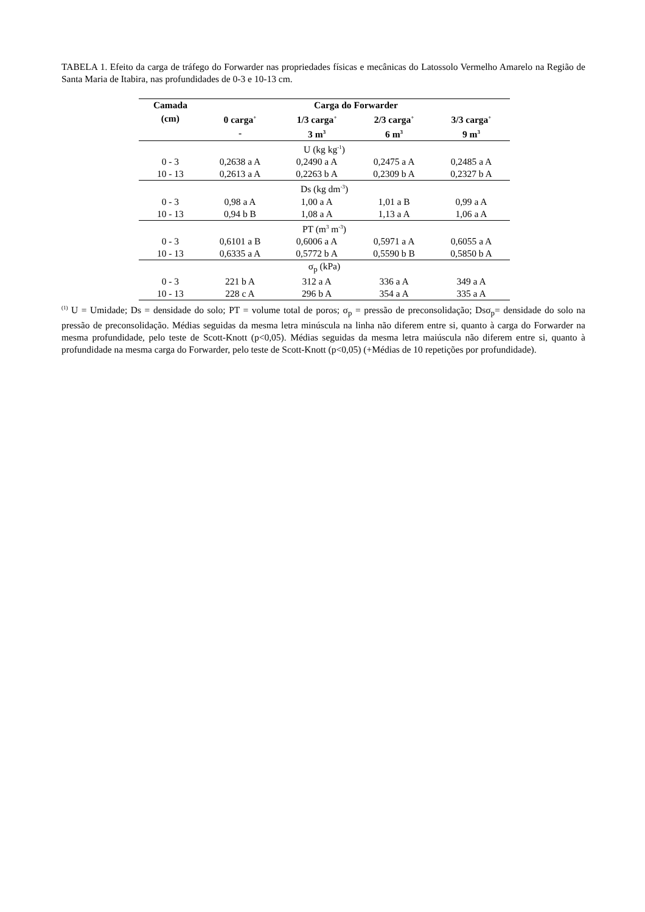TABELA 1. Efeito da carga de tráfego do Forwarder nas propriedades físicas e mecânicas do Latossolo Vermelho Amarelo na Região de Santa Maria de Itabira, nas profundidades de 0-3 e 10-13 cm.
| Camada | Carga do Forwarder | | | |
| --- | --- | --- | --- | --- |
| (cm) | 0 carga<sup>+</sup> | 1/3 carga<sup>+</sup> | 2/3 carga<sup>+</sup> | 3/3 carga<sup>+</sup> |
| | - | 3 m<sup>3</sup> | 6 m<sup>3</sup> | 9 m<sup>3</sup> |
| U (kg kg<sup>-1</sup>) | | | | |
| 0 - 3 | 0,2638 a A | 0,2490 a A | 0,2475 a A | 0,2485 a A |
| 10 - 13 | 0,2613 a A | 0,2263 b A | 0,2309 b A | 0,2327 b A |
| Ds (kg dm<sup>-3</sup>) | | | | |
| 0 - 3 | 0,98 a A | 1,00 a A | 1,01 a B | 0,99 a A |
| 10 - 13 | 0,94 b B | 1,08 a A | 1,13 a A | 1,06 a A |
| PT (m<sup>3</sup> m<sup>-3</sup>) | | | | |
| 0 - 3 | 0,6101 a B | 0,6006 a A | 0,5971 a A | 0,6055 a A |
| 10 - 13 | 0,6335 a A | 0,5772 b A | 0,5590 b B | 0,5850 b A |
| σ<sub>p</sub> (kPa) | | | | |
| 0 - 3 | 221 b A | 312 a A | 336 a A | 349 a A |
| 10 - 13 | 228 c A | 296 b A | 354 a A | 335 a A |
<sup>(1)</sup> U = Umidade; Ds = densidade do solo; PT = volume total de poros; σ<sub>p</sub> = pressão de preconsolidação; Dsσ<sub>p</sub>= densidade do solo na pressão de preconsolidação. Médias seguidas da mesma letra minúscula na linha não diferem entre si, quanto à carga do Forwarder na mesma profundidade, pelo teste de Scott-Knott (p<0,05). Médias seguidas da mesma letra maiúscula não diferem entre si, quanto à profundidade na mesma carga do Forwarder, pelo teste de Scott-Knott (p<0,05) (+Médias de 10 repetições por profundidade).